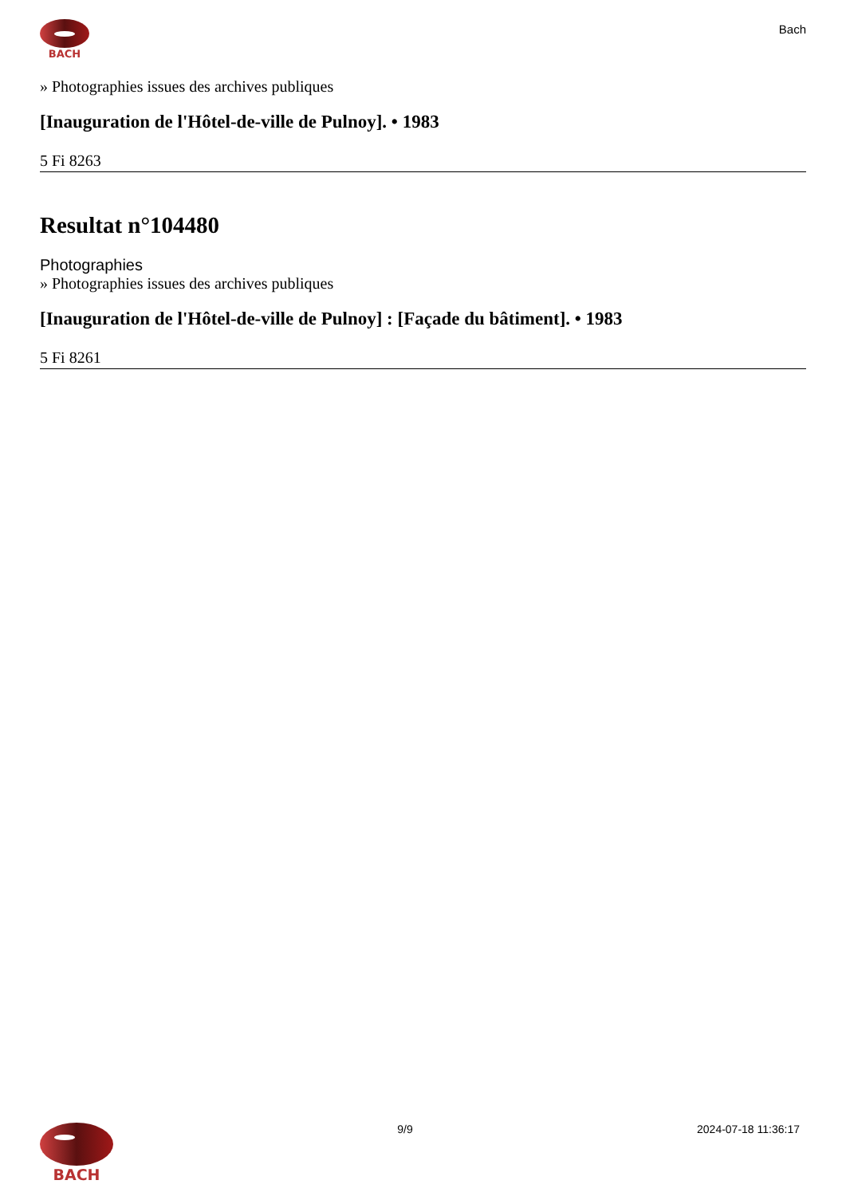BACH
Bach
» Photographies issues des archives publiques
[Inauguration de l'Hôtel-de-ville de Pulnoy]. • 1983
5 Fi 8263
Resultat n°104480
Photographies
» Photographies issues des archives publiques
[Inauguration de l'Hôtel-de-ville de Pulnoy] : [Façade du bâtiment]. • 1983
5 Fi 8261
BACH
9/9 2024-07-18 11:36:17